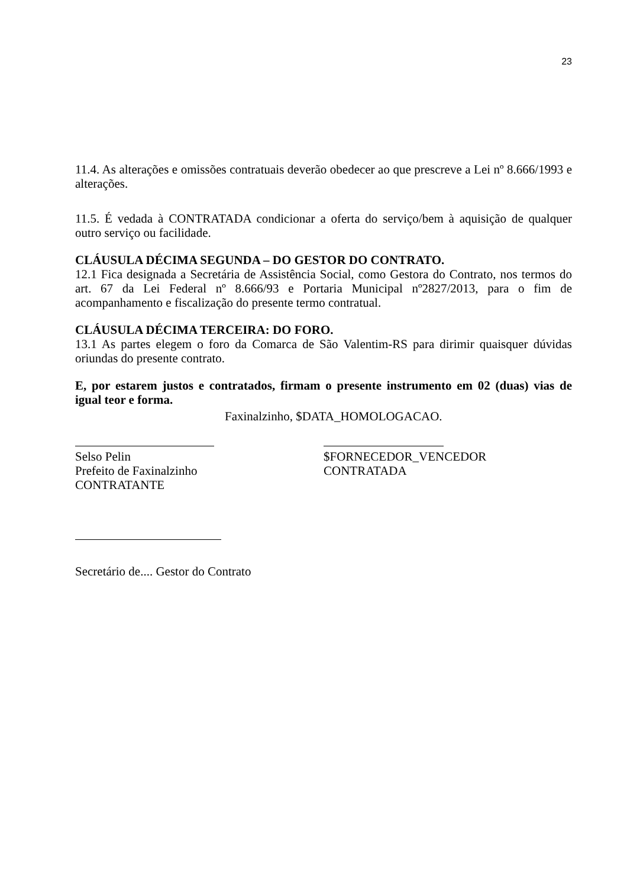23
11.4. As alterações e omissões contratuais deverão obedecer ao que prescreve a Lei nº 8.666/1993 e alterações.
11.5. É vedada à CONTRATADA condicionar a oferta do serviço/bem à aquisição de qualquer outro serviço ou facilidade.
CLÁUSULA DÉCIMA SEGUNDA – DO GESTOR DO CONTRATO.
12.1 Fica designada a Secretária de Assistência Social, como Gestora do Contrato, nos termos do art. 67 da Lei Federal nº 8.666/93 e Portaria Municipal nº2827/2013, para o fim de acompanhamento e fiscalização do presente termo contratual.
CLÁUSULA DÉCIMA TERCEIRA: DO FORO.
13.1 As partes elegem o foro da Comarca de São Valentim-RS para dirimir quaisquer dúvidas oriundas do presente contrato.
E, por estarem justos e contratados, firmam o presente instrumento em 02 (duas) vias de igual teor e forma.
Faxinalzinho, $DATA_HOMOLOGACAO.
Selso Pelin
Prefeito de Faxinalzinho
CONTRATANTE
$FORNECEDOR_VENCEDOR
CONTRATADA
Secretário de.... Gestor do Contrato